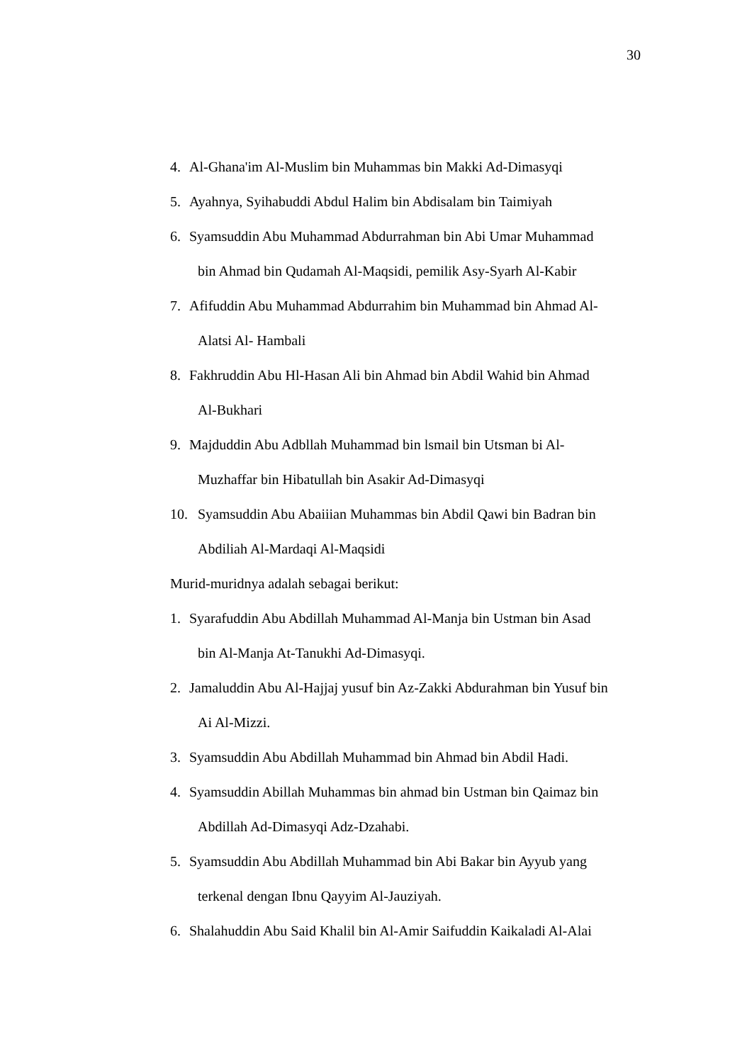30
4. Al-Ghana'im Al-Muslim bin Muhammas bin Makki Ad-Dimasyqi
5. Ayahnya, Syihabuddi Abdul Halim bin Abdisalam bin Taimiyah
6. Syamsuddin Abu Muhammad Abdurrahman bin Abi Umar Muhammad
bin Ahmad bin Qudamah Al-Maqsidi, pemilik Asy-Syarh Al-Kabir
7. Afifuddin Abu Muhammad Abdurrahim bin Muhammad bin Ahmad Al-
Alatsi Al- Hambali
8. Fakhruddin Abu Hl-Hasan Ali bin Ahmad bin Abdil Wahid bin Ahmad
Al-Bukhari
9. Majduddin Abu Adbllah Muhammad bin lsmail bin Utsman bi Al-
Muzhaffar bin Hibatullah bin Asakir Ad-Dimasyqi
10. Syamsuddin Abu Abaiiian Muhammas bin Abdil Qawi bin Badran bin
Abdiliah Al-Mardaqi Al-Maqsidi
Murid-muridnya adalah sebagai berikut:
1. Syarafuddin Abu Abdillah Muhammad Al-Manja bin Ustman bin Asad
bin Al-Manja At-Tanukhi Ad-Dimasyqi.
2. Jamaluddin Abu Al-Hajjaj yusuf bin Az-Zakki Abdurahman bin Yusuf bin
Ai Al-Mizzi.
3. Syamsuddin Abu Abdillah Muhammad bin Ahmad bin Abdil Hadi.
4. Syamsuddin Abillah Muhammas bin ahmad bin Ustman bin Qaimaz bin
Abdillah Ad-Dimasyqi Adz-Dzahabi.
5. Syamsuddin Abu Abdillah Muhammad bin Abi Bakar bin Ayyub yang
terkenal dengan Ibnu Qayyim Al-Jauziyah.
6. Shalahuddin Abu Said Khalil bin Al-Amir Saifuddin Kaikaladi Al-Alai